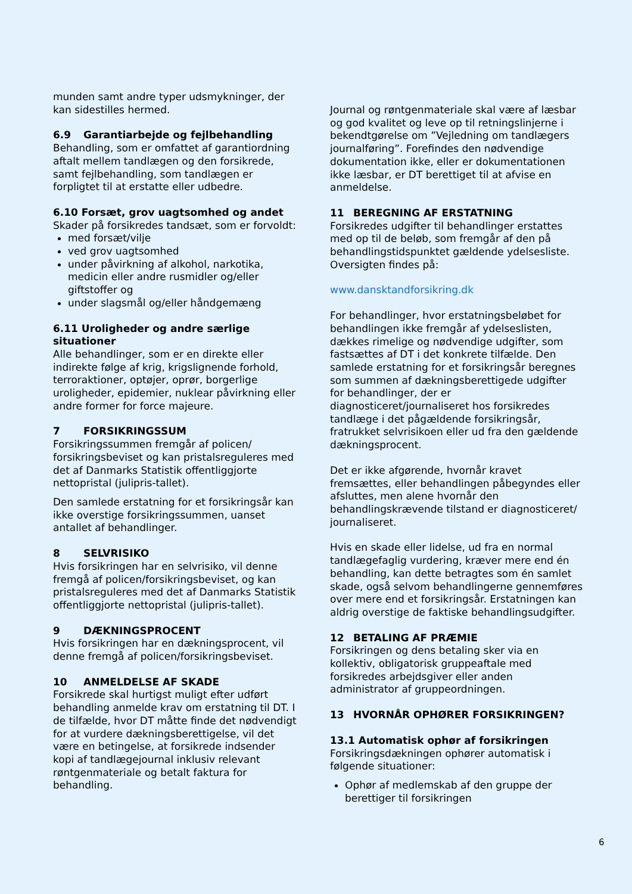munden samt andre typer udsmykninger, der kan sidestilles hermed.
6.9 Garantiarbejde og fejlbehandling
Behandling, som er omfattet af garantiordning aftalt mellem tandlægen og den forsikrede, samt fejlbehandling, som tandlægen er forpligtet til at erstatte eller udbedre.
6.10 Forsæt, grov uagtsomhed og andet
Skader på forsikredes tandsæt, som er forvoldt:
med forsæt/vilje
ved grov uagtsomhed
under påvirkning af alkohol, narkotika, medicin eller andre rusmidler og/eller giftstoffer og
under slagsmål og/eller håndgemæng
6.11 Uroligheder og andre særlige situationer
Alle behandlinger, som er en direkte eller indirekte følge af krig, krigslignende forhold, terroraktioner, optøjer, oprør, borgerlige uroligheder, epidemier, nuklear påvirkning eller andre former for force majeure.
7 FORSIKRINGSSUM
Forsikringssummen fremgår af policen/ forsikringsbeviset og kan pristalsreguleres med det af Danmarks Statistik offentliggjorte nettopristal (julipris-tallet).
Den samlede erstatning for et forsikringsår kan ikke overstige forsikringssummen, uanset antallet af behandlinger.
8 SELVRISIKO
Hvis forsikringen har en selvrisiko, vil denne fremgå af policen/forsikringsbeviset, og kan pristalsreguleres med det af Danmarks Statistik offentliggjorte nettopristal (julipris-tallet).
9 DÆKNINGSPROCENT
Hvis forsikringen har en dækningsprocent, vil denne fremgå af policen/forsikringsbeviset.
10 ANMELDELSE AF SKADE
Forsikrede skal hurtigst muligt efter udført behandling anmelde krav om erstatning til DT. I de tilfælde, hvor DT måtte finde det nødvendigt for at vurdere dækningsberettigelse, vil det være en betingelse, at forsikrede indsender kopi af tandlægejournal inklusiv relevant røntgenmateriale og betalt faktura for behandling.
Journal og røntgenmateriale skal være af læsbar og god kvalitet og leve op til retningslinjerne i bekendtgørelse om ”Vejledning om tandlægers journalføring”. Forefindes den nødvendige dokumentation ikke, eller er dokumentationen ikke læsbar, er DT berettiget til at afvise en anmeldelse.
11 BEREGNING AF ERSTATNING
Forsikredes udgifter til behandlinger erstattes med op til de beløb, som fremgår af den på behandlingstidspunktet gældende ydelsesliste. Oversigten findes på:
www.dansktandforsikring.dk
For behandlinger, hvor erstatningsbeløbet for behandlingen ikke fremgår af ydelseslisten, dækkes rimelige og nødvendige udgifter, som fastsættes af DT i det konkrete tilfælde. Den samlede erstatning for et forsikringsår beregnes som summen af dækningsberettigede udgifter for behandlinger, der er diagnosticeret/journaliseret hos forsikredes tandlæge i det pågældende forsikringsår, fratrukket selvrisikoen eller ud fra den gældende dækningsprocent.
Det er ikke afgørende, hvornår kravet fremsættes, eller behandlingen påbegyndes eller afsluttes, men alene hvornår den behandlingskrævende tilstand er diagnosticeret/ journaliseret.
Hvis en skade eller lidelse, ud fra en normal tandlægefaglig vurdering, kræver mere end én behandling, kan dette betragtes som én samlet skade, også selvom behandlingerne gennemføres over mere end et forsikringsår. Erstatningen kan aldrig overstige de faktiske behandlingsudgifter.
12 BETALING AF PRÆMIE
Forsikringen og dens betaling sker via en kollektiv, obligatorisk gruppeaftale med forsikredes arbejdsgiver eller anden administrator af gruppeordningen.
13 HVORNÅR OPHØRER FORSIKRINGEN?
13.1 Automatisk ophør af forsikringen
Forsikringsdækningen ophører automatisk i følgende situationer:
Ophør af medlemskab af den gruppe der berettiger til forsikringen
6